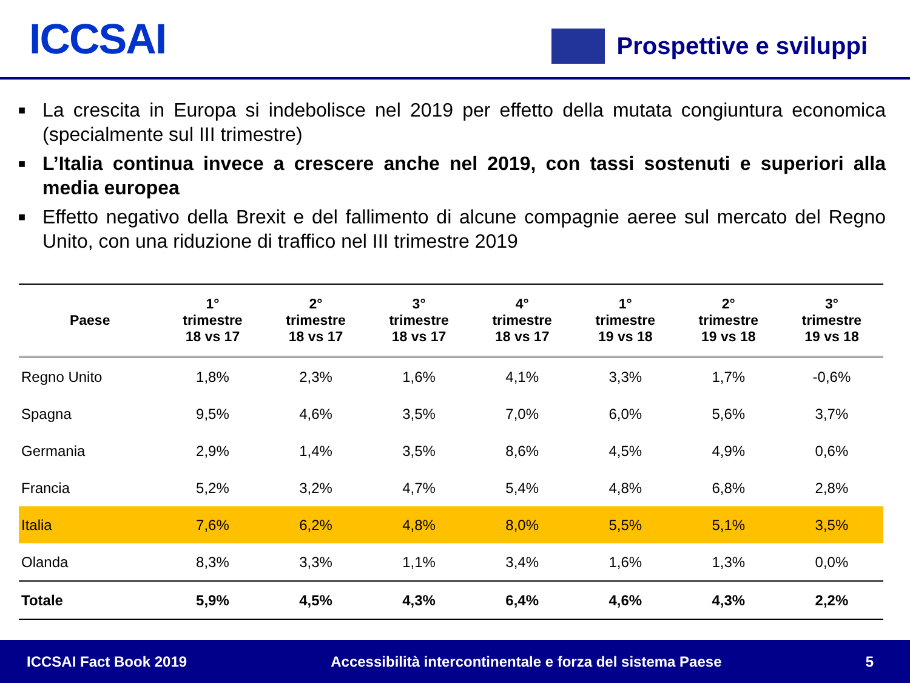ICCSAI
Prospettive e sviluppi
■ La crescita in Europa si indebolisce nel 2019 per effetto della mutata congiuntura economica (specialmente sul III trimestre)
■ L’Italia continua invece a crescere anche nel 2019, con tassi sostenuti e superiori alla media europea
■ Effetto negativo della Brexit e del fallimento di alcune compagnie aeree sul mercato del Regno Unito, con una riduzione di traffico nel III trimestre 2019
| Paese | 1° trimestre 18 vs 17 | 2° trimestre 18 vs 17 | 3° trimestre 18 vs 17 | 4° trimestre 18 vs 17 | 1° trimestre 19 vs 18 | 2° trimestre 19 vs 18 | 3° trimestre 19 vs 18 |
| --- | --- | --- | --- | --- | --- | --- | --- |
| Regno Unito | 1,8% | 2,3% | 1,6% | 4,1% | 3,3% | 1,7% | -0,6% |
| Spagna | 9,5% | 4,6% | 3,5% | 7,0% | 6,0% | 5,6% | 3,7% |
| Germania | 2,9% | 1,4% | 3,5% | 8,6% | 4,5% | 4,9% | 0,6% |
| Francia | 5,2% | 3,2% | 4,7% | 5,4% | 4,8% | 6,8% | 2,8% |
| Italia | 7,6% | 6,2% | 4,8% | 8,0% | 5,5% | 5,1% | 3,5% |
| Olanda | 8,3% | 3,3% | 1,1% | 3,4% | 1,6% | 1,3% | 0,0% |
| Totale | 5,9% | 4,5% | 4,3% | 6,4% | 4,6% | 4,3% | 2,2% |
ICCSAI Fact Book 2019 Accessibilità intercontinentale e forza del sistema Paese 5